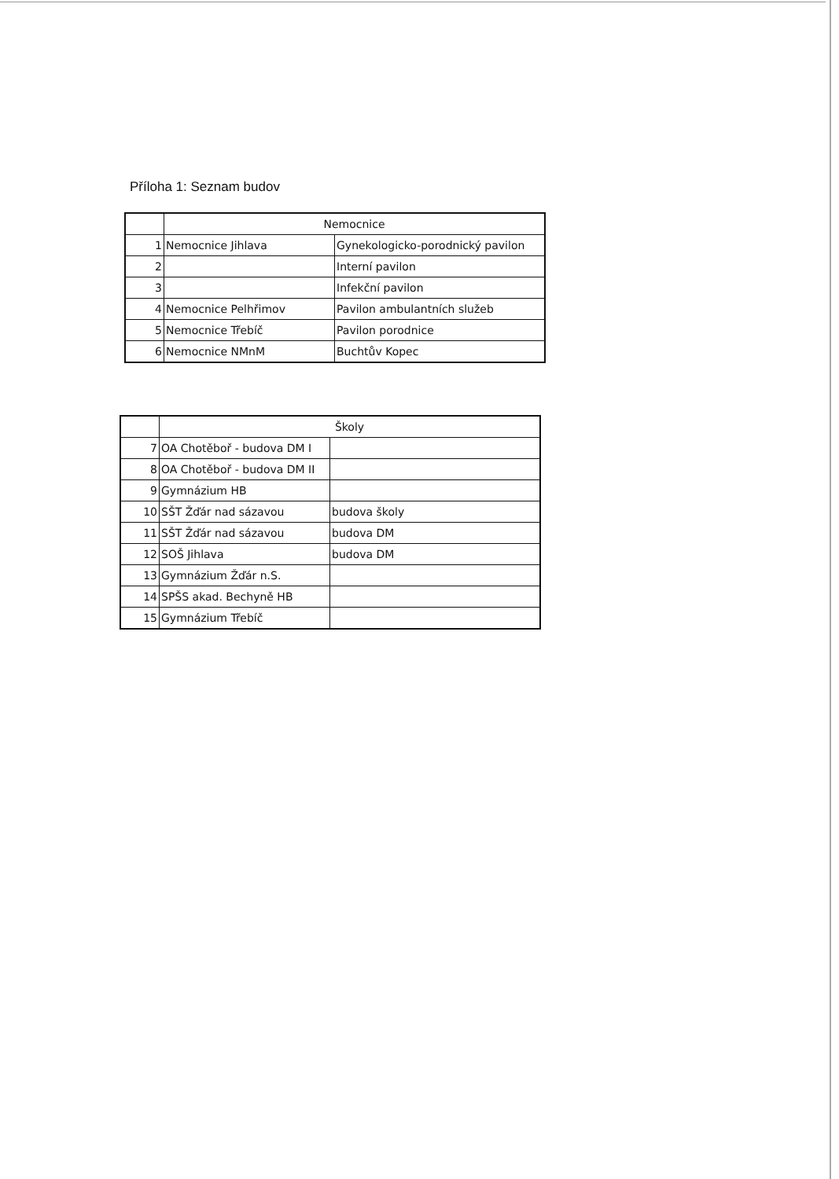Příloha 1: Seznam budov
| | Nemocnice | |
| 1 | Nemocnice Jihlava | Gynekologicko-porodnický pavilon |
| 2 | | Interní pavilon |
| 3 | | Infekční pavilon |
| 4 | Nemocnice Pelhřimov | Pavilon ambulantních služeb |
| 5 | Nemocnice Třebíč | Pavilon porodnice |
| 6 | Nemocnice NMnM | Buchtův Kopec |
| | Školy | |
| 7 | OA Chotěboř - budova DM I | |
| 8 | OA Chotěboř - budova DM II | |
| 9 | Gymnázium HB | |
| 10 | SŠT Žďár nad sázavou | budova školy |
| 11 | SŠT Žďár nad sázavou | budova DM |
| 12 | SOŠ Jihlava | budova DM |
| 13 | Gymnázium Žďár n.S. | |
| 14 | SPŠS akad. Bechyně HB | |
| 15 | Gymnázium Třebíč | |